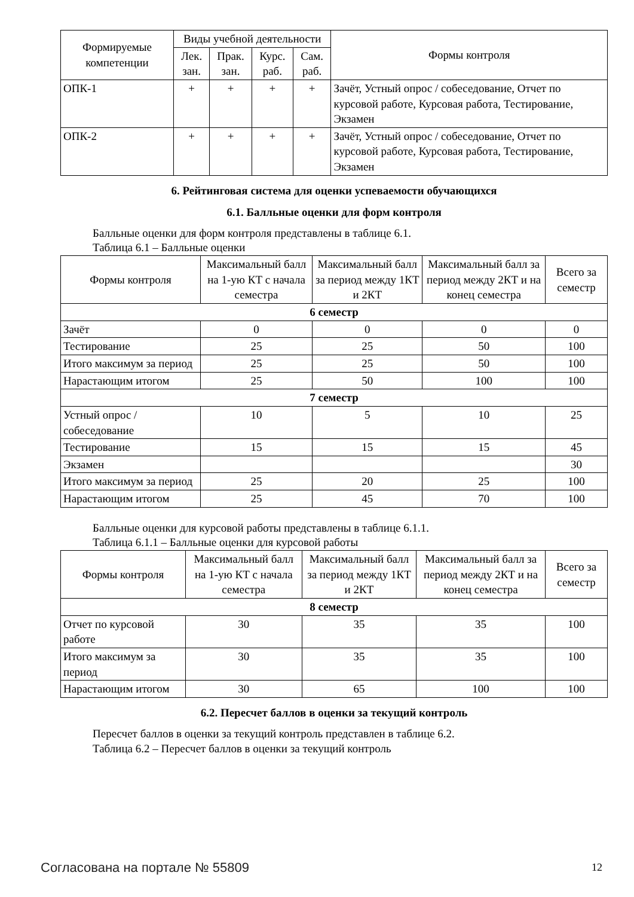| Формируемые компетенции | Виды учебной деятельности | | | | Формы контроля |
| --- | --- | --- | --- | --- | --- |
| | Лек. зан. | Прак. зан. | Курс. раб. | Сам. раб. | |
| ОПК-1 | + | + | + | + | Зачёт, Устный опрос / собеседование, Отчет по курсовой работе, Курсовая работа, Тестирование, Экзамен |
| ОПК-2 | + | + | + | + | Зачёт, Устный опрос / собеседование, Отчет по курсовой работе, Курсовая работа, Тестирование, Экзамен |
6. Рейтинговая система для оценки успеваемости обучающихся
6.1. Балльные оценки для форм контроля
Балльные оценки для форм контроля представлены в таблице 6.1.
Таблица 6.1 – Балльные оценки
| Формы контроля | Максимальный балл на 1-ую КТ с начала семестра | Максимальный балл за период между 1КТ и 2КТ | Максимальный балл за период между 2КТ и на конец семестра | Всего за семестр |
| --- | --- | --- | --- | --- |
| 6 семестр | | | | |
| Зачёт | 0 | 0 | 0 | 0 |
| Тестирование | 25 | 25 | 50 | 100 |
| Итого максимум за период | 25 | 25 | 50 | 100 |
| Нарастающим итогом | 25 | 50 | 100 | 100 |
| 7 семестр | | | | |
| Устный опрос / собеседование | 10 | 5 | 10 | 25 |
| Тестирование | 15 | 15 | 15 | 45 |
| Экзамен | | | | 30 |
| Итого максимум за период | 25 | 20 | 25 | 100 |
| Нарастающим итогом | 25 | 45 | 70 | 100 |
Балльные оценки для курсовой работы представлены в таблице 6.1.1.
Таблица 6.1.1 – Балльные оценки для курсовой работы
| Формы контроля | Максимальный балл на 1-ую КТ с начала семестра | Максимальный балл за период между 1КТ и 2КТ | Максимальный балл за период между 2КТ и на конец семестра | Всего за семестр |
| --- | --- | --- | --- | --- |
| 8 семестр | | | | |
| Отчет по курсовой работе | 30 | 35 | 35 | 100 |
| Итого максимум за период | 30 | 35 | 35 | 100 |
| Нарастающим итогом | 30 | 65 | 100 | 100 |
6.2. Пересчет баллов в оценки за текущий контроль
Пересчет баллов в оценки за текущий контроль представлен в таблице 6.2.
Таблица 6.2 – Пересчет баллов в оценки за текущий контроль
Согласована на портале № 55809 12